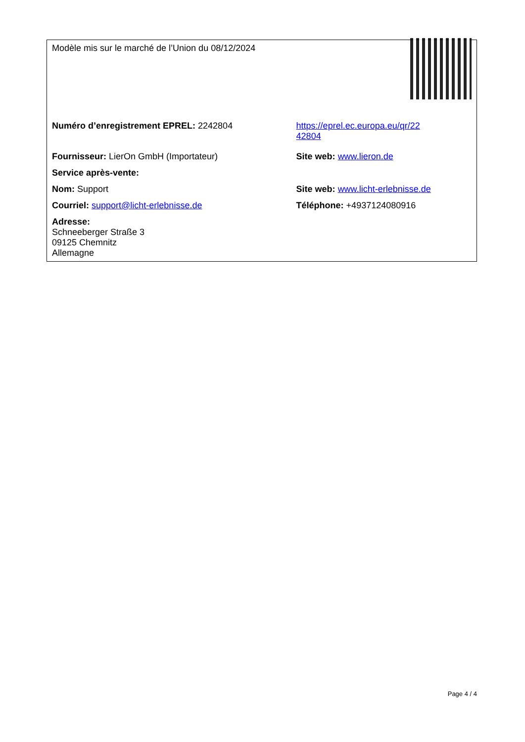| Modèle mis sur le marché de l’Union du 08/12/2024 | |
| Numéro d’enregistrement EPREL: 2242804 | https://eprel.ec.europa.eu/qr/22 42804 |
| Fournisseur: LierOn GmbH (Importateur) | Site web: www.lieron.de |
| Service après-vente: | |
| Nom: Support | Site web: www.licht-erlebnisse.de |
| Courriel: support@licht-erlebnisse.de | Téléphone: +4937124080916 |
| Adresse: Schneeberger Straße 3 09125 Chemnitz Allemagne | |
Page 4 / 4